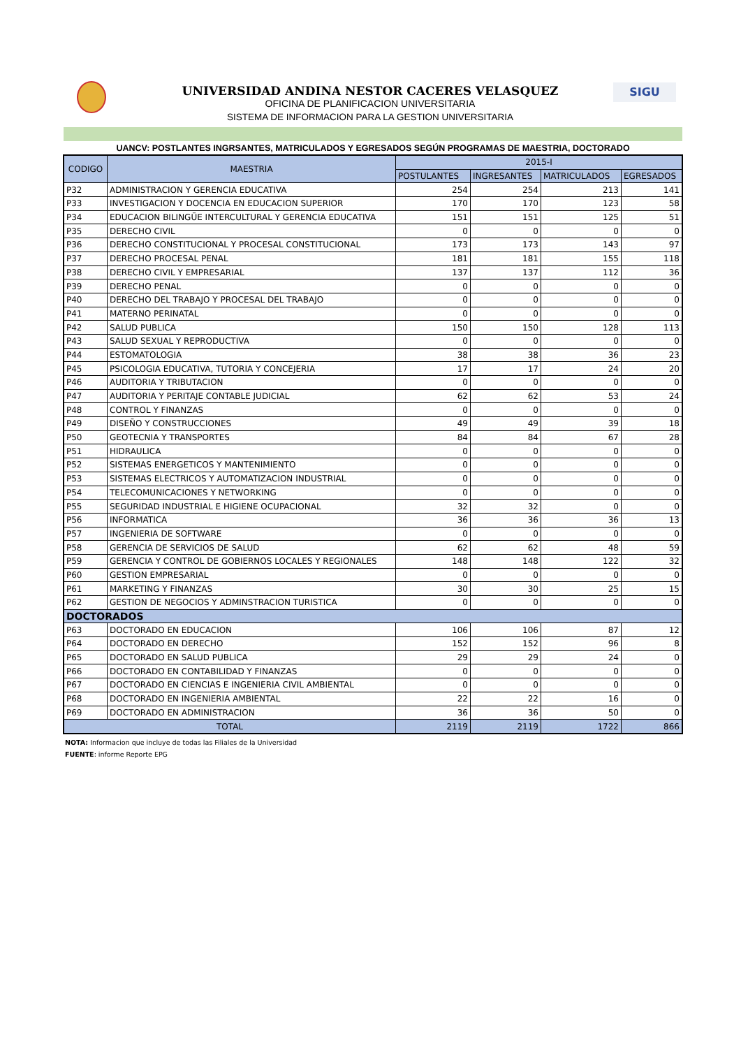SIGU
UNIVERSIDAD ANDINA NESTOR CACERES VELASQUEZ
OFICINA DE PLANIFICACION UNIVERSITARIA
SISTEMA DE INFORMACION PARA LA GESTION UNIVERSITARIA
UANCV: POSTLANTES INGRSANTES, MATRICULADOS Y EGRESADOS SEGÚN PROGRAMAS DE MAESTRIA, DOCTORADO
| CODIGO | MAESTRIA | 2015-I | | | |
| --- | --- | --- | --- | --- | --- |
| | | POSTULANTES | INGRESANTES | MATRICULADOS | EGRESADOS |
| P32 | ADMINISTRACION Y GERENCIA EDUCATIVA | 254 | 254 | 213 | 141 |
| P33 | INVESTIGACION Y DOCENCIA EN EDUCACION SUPERIOR | 170 | 170 | 123 | 58 |
| P34 | EDUCACION BILINGÜE INTERCULTURAL Y GERENCIA EDUCATIVA | 151 | 151 | 125 | 51 |
| P35 | DERECHO CIVIL | 0 | 0 | 0 | 0 |
| P36 | DERECHO CONSTITUCIONAL Y PROCESAL CONSTITUCIONAL | 173 | 173 | 143 | 97 |
| P37 | DERECHO PROCESAL PENAL | 181 | 181 | 155 | 118 |
| P38 | DERECHO CIVIL Y EMPRESARIAL | 137 | 137 | 112 | 36 |
| P39 | DERECHO PENAL | 0 | 0 | 0 | 0 |
| P40 | DERECHO DEL TRABAJO Y PROCESAL DEL TRABAJO | 0 | 0 | 0 | 0 |
| P41 | MATERNO PERINATAL | 0 | 0 | 0 | 0 |
| P42 | SALUD PUBLICA | 150 | 150 | 128 | 113 |
| P43 | SALUD SEXUAL Y REPRODUCTIVA | 0 | 0 | 0 | 0 |
| P44 | ESTOMATOLOGIA | 38 | 38 | 36 | 23 |
| P45 | PSICOLOGIA EDUCATIVA, TUTORIA Y CONCEJERIA | 17 | 17 | 24 | 20 |
| P46 | AUDITORIA Y TRIBUTACION | 0 | 0 | 0 | 0 |
| P47 | AUDITORIA Y PERITAJE CONTABLE JUDICIAL | 62 | 62 | 53 | 24 |
| P48 | CONTROL Y FINANZAS | 0 | 0 | 0 | 0 |
| P49 | DISEÑO Y CONSTRUCCIONES | 49 | 49 | 39 | 18 |
| P50 | GEOTECNIA Y TRANSPORTES | 84 | 84 | 67 | 28 |
| P51 | HIDRAULICA | 0 | 0 | 0 | 0 |
| P52 | SISTEMAS ENERGETICOS Y MANTENIMIENTO | 0 | 0 | 0 | 0 |
| P53 | SISTEMAS ELECTRICOS Y AUTOMATIZACION INDUSTRIAL | 0 | 0 | 0 | 0 |
| P54 | TELECOMUNICACIONES Y NETWORKING | 0 | 0 | 0 | 0 |
| P55 | SEGURIDAD INDUSTRIAL E HIGIENE OCUPACIONAL | 32 | 32 | 0 | 0 |
| P56 | INFORMATICA | 36 | 36 | 36 | 13 |
| P57 | INGENIERIA DE SOFTWARE | 0 | 0 | 0 | 0 |
| P58 | GERENCIA DE SERVICIOS DE SALUD | 62 | 62 | 48 | 59 |
| P59 | GERENCIA Y CONTROL DE GOBIERNOS LOCALES Y REGIONALES | 148 | 148 | 122 | 32 |
| P60 | GESTION EMPRESARIAL | 0 | 0 | 0 | 0 |
| P61 | MARKETING Y FINANZAS | 30 | 30 | 25 | 15 |
| P62 | GESTION DE NEGOCIOS Y ADMINSTRACION TURISTICA | 0 | 0 | 0 | 0 |
| DOCTORADOS | | | | | |
| P63 | DOCTORADO EN EDUCACION | 106 | 106 | 87 | 12 |
| P64 | DOCTORADO EN DERECHO | 152 | 152 | 96 | 8 |
| P65 | DOCTORADO EN SALUD PUBLICA | 29 | 29 | 24 | 0 |
| P66 | DOCTORADO EN CONTABILIDAD Y FINANZAS | 0 | 0 | 0 | 0 |
| P67 | DOCTORADO EN CIENCIAS E INGENIERIA CIVIL AMBIENTAL | 0 | 0 | 0 | 0 |
| P68 | DOCTORADO EN INGENIERIA AMBIENTAL | 22 | 22 | 16 | 0 |
| P69 | DOCTORADO EN ADMINISTRACION | 36 | 36 | 50 | 0 |
| TOTAL | | 2119 | 2119 | 1722 | 866 |
NOTA: Informacion que incluye de todas las Filiales de la Universidad
FUENTE: informe Reporte EPG